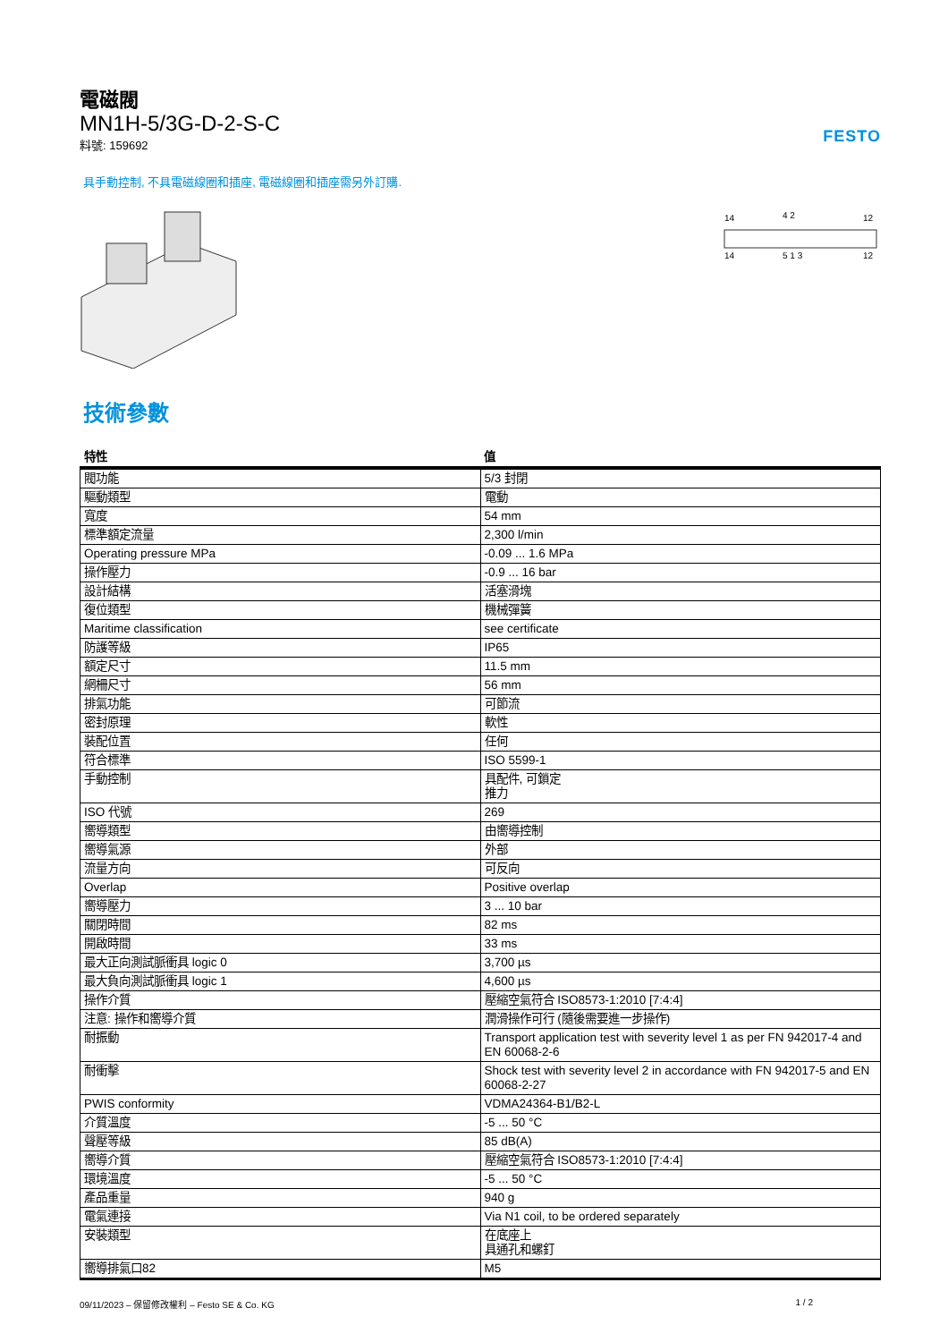FESTO
電磁閥
MN1H-5/3G-D-2-S-C
料號: 159692
具手動控制, 不具電磁線圈和插座, 電磁線圈和插座需另外訂購.
14
4 2
12
14
5 1 3
12
技術參數
| 特性 | 值 |
| --- | --- |
| 閥功能 | 5/3 封閉 |
| 驅動類型 | 電動 |
| 寬度 | 54 mm |
| 標準額定流量 | 2,300 l/min |
| Operating pressure MPa | -0.09 ... 1.6 MPa |
| 操作壓力 | -0.9 ... 16 bar |
| 設計結構 | 活塞滑塊 |
| 復位類型 | 機械彈簧 |
| Maritime classification | see certificate |
| 防護等級 | IP65 |
| 額定尺寸 | 11.5 mm |
| 網柵尺寸 | 56 mm |
| 排氣功能 | 可節流 |
| 密封原理 | 軟性 |
| 裝配位置 | 任何 |
| 符合標準 | ISO 5599-1 |
| 手動控制 | 具配件, 可鎖定 推力 |
| ISO 代號 | 269 |
| 嚮導類型 | 由嚮導控制 |
| 嚮導氣源 | 外部 |
| 流量方向 | 可反向 |
| Overlap | Positive overlap |
| 嚮導壓力 | 3 ... 10 bar |
| 關閉時間 | 82 ms |
| 開啟時間 | 33 ms |
| 最大正向測試脈衝具 logic 0 | 3,700 µs |
| 最大負向測試脈衝具 logic 1 | 4,600 µs |
| 操作介質 | 壓縮空氣符合 ISO8573-1:2010 [7:4:4] |
| 注意: 操作和嚮導介質 | 潤滑操作可行 (隨後需要進一步操作) |
| 耐振動 | Transport application test with severity level 1 as per FN 942017-4 and EN 60068-2-6 |
| 耐衝擊 | Shock test with severity level 2 in accordance with FN 942017-5 and EN 60068-2-27 |
| PWIS conformity | VDMA24364-B1/B2-L |
| 介質溫度 | -5 ... 50 °C |
| 聲壓等級 | 85 dB(A) |
| 嚮導介質 | 壓縮空氣符合 ISO8573-1:2010 [7:4:4] |
| 環境溫度 | -5 ... 50 °C |
| 產品重量 | 940 g |
| 電氣連接 | Via N1 coil, to be ordered separately |
| 安裝類型 | 在底座上 具通孔和螺釘 |
| 嚮導排氣口82 | M5 |
09/11/2023 – 保留修改權利 – Festo SE & Co. KG 1 / 2